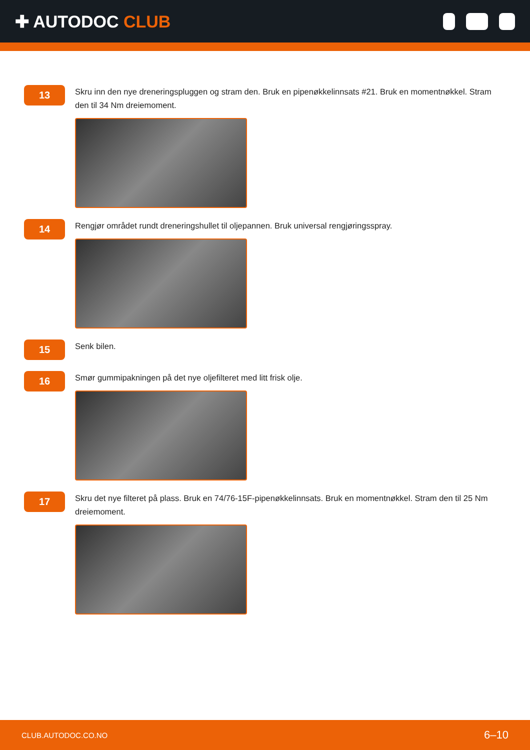✚ AUTODOC CLUB
13
Skru inn den nye dreneringspluggen og stram den. Bruk en pipenøkkelinnsats #21. Bruk en momentnøkkel. Stram den til 34 Nm dreiemoment.
14
Rengjør området rundt dreneringshullet til oljepannen. Bruk universal rengjøringsspray.
15
Senk bilen.
16
Smør gummipakningen på det nye oljefilteret med litt frisk olje.
17
Skru det nye filteret på plass. Bruk en 74/76-15F-pipenøkkelinnsats. Bruk en momentnøkkel. Stram den til 25 Nm dreiemoment.
CLUB.AUTODOC.CO.NO 6–10